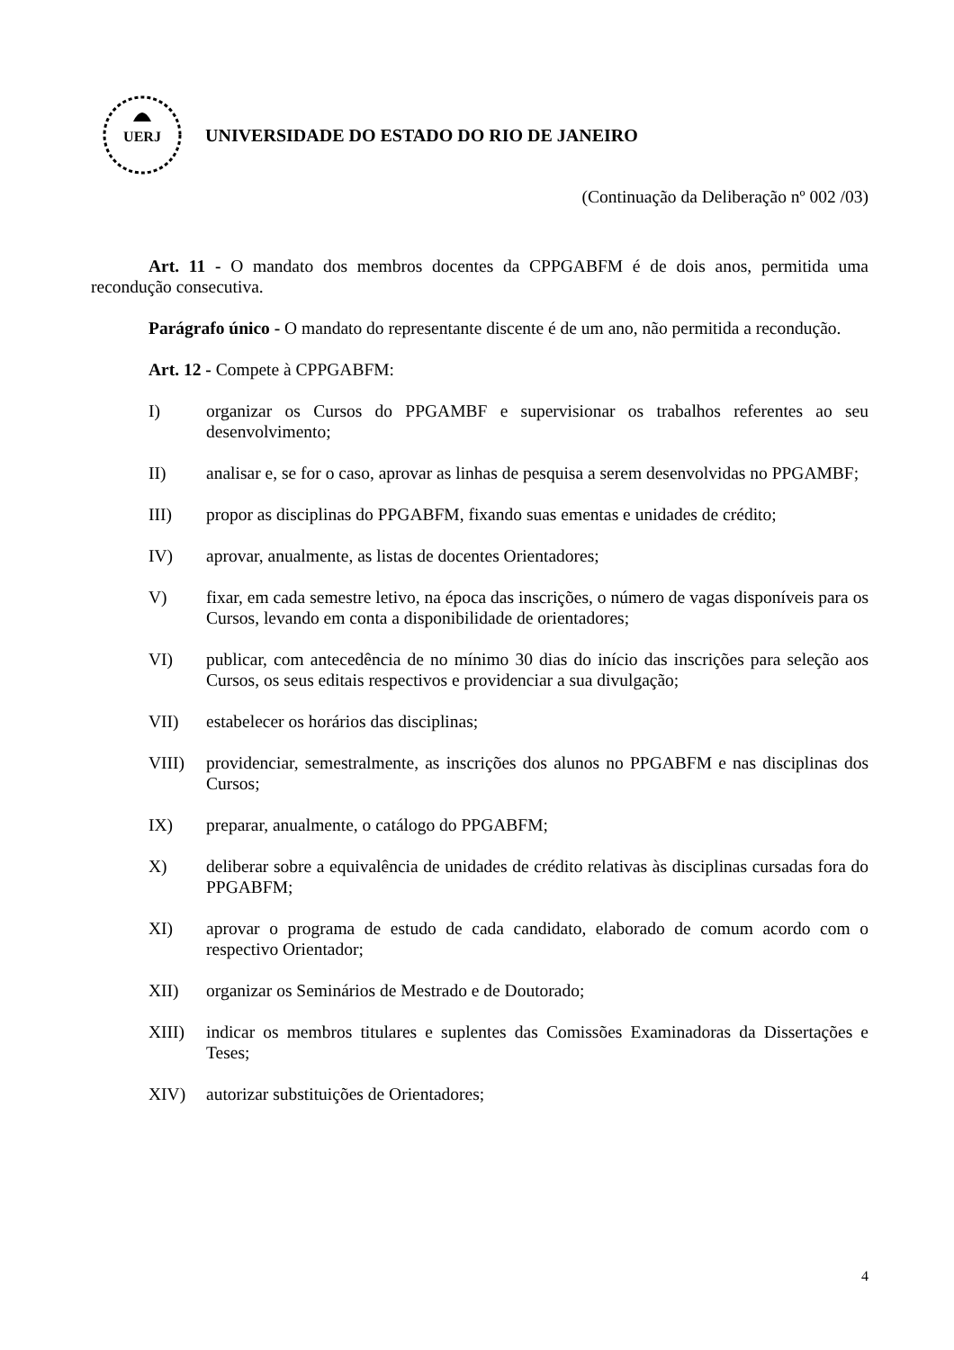UERJ
UNIVERSIDADE DO ESTADO DO RIO DE JANEIRO
(Continuação da Deliberação nº 002 /03)
Art. 11 - O mandato dos membros docentes da CPPGABFM é de dois anos, permitida uma recondução consecutiva.
Parágrafo único - O mandato do representante discente é de um ano, não permitida a recondução.
Art. 12 - Compete à CPPGABFM:
I) organizar os Cursos do PPGAMBF e supervisionar os trabalhos referentes ao seu desenvolvimento;
II) analisar e, se for o caso, aprovar as linhas de pesquisa a serem desenvolvidas no PPGAMBF;
III) propor as disciplinas do PPGABFM, fixando suas ementas e unidades de crédito;
IV) aprovar, anualmente, as listas de docentes Orientadores;
V) fixar, em cada semestre letivo, na época das inscrições, o número de vagas disponíveis para os Cursos, levando em conta a disponibilidade de orientadores;
VI) publicar, com antecedência de no mínimo 30 dias do início das inscrições para seleção aos Cursos, os seus editais respectivos e providenciar a sua divulgação;
VII) estabelecer os horários das disciplinas;
VIII) providenciar, semestralmente, as inscrições dos alunos no PPGABFM e nas disciplinas dos Cursos;
IX) preparar, anualmente, o catálogo do PPGABFM;
X) deliberar sobre a equivalência de unidades de crédito relativas às disciplinas cursadas fora do PPGABFM;
XI) aprovar o programa de estudo de cada candidato, elaborado de comum acordo com o respectivo Orientador;
XII) organizar os Seminários de Mestrado e de Doutorado;
XIII) indicar os membros titulares e suplentes das Comissões Examinadoras da Dissertações e Teses;
XIV) autorizar substituições de Orientadores;
4